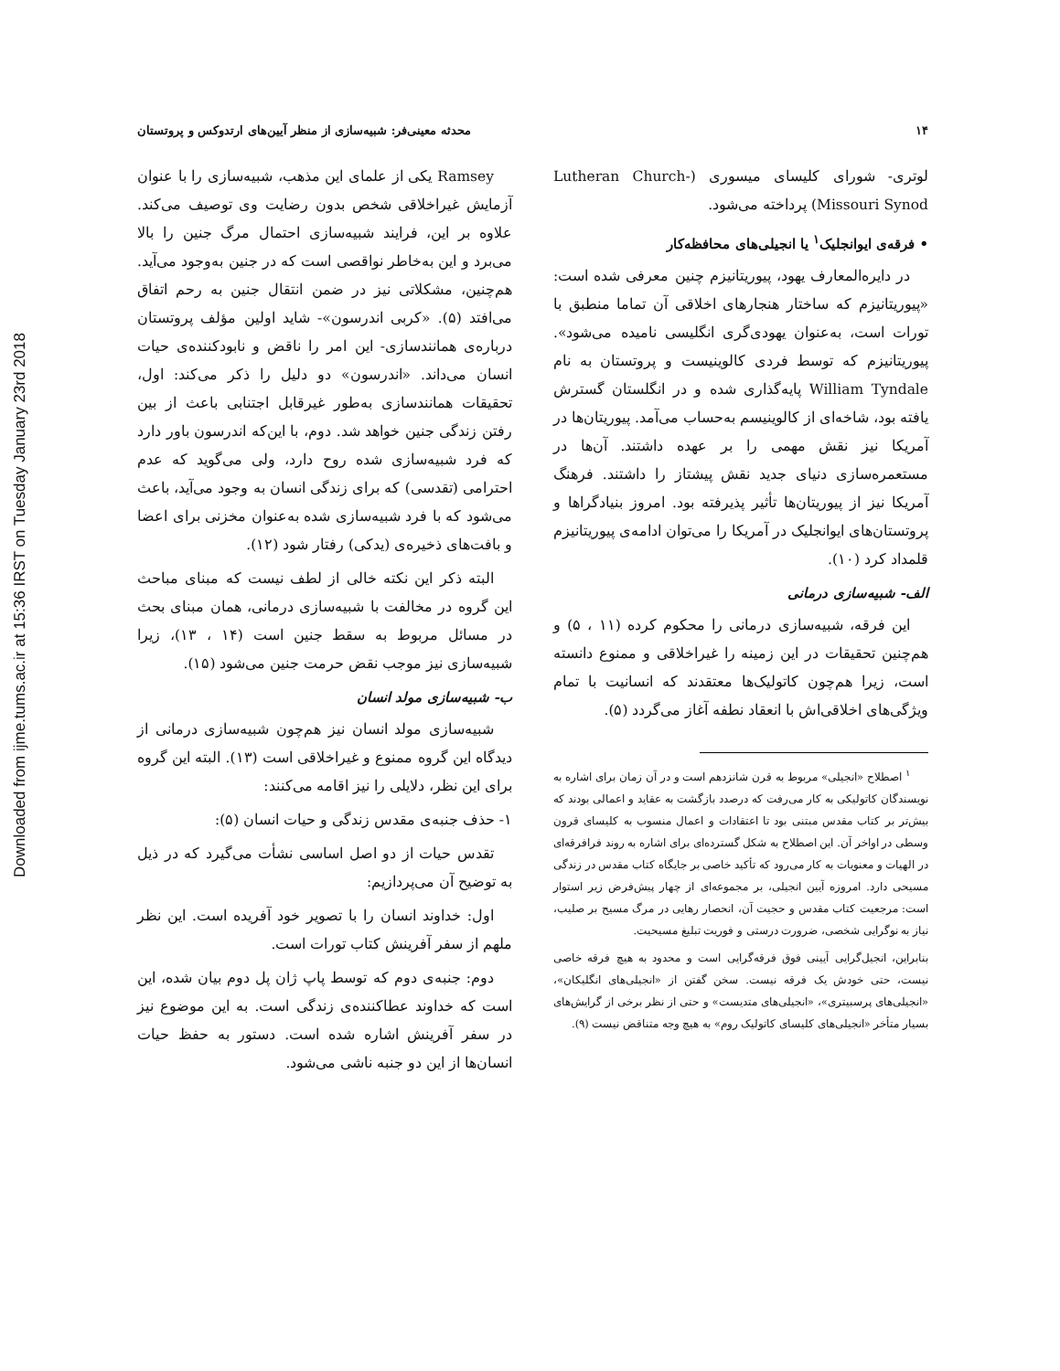Downloaded from ijme.tums.ac.ir at 15:36 IRST on Tuesday January 23rd 2018
۱۴ محدثه معینی‌فر: شبیه‌سازی از منظر آیین‌های ارتدوکس و پروتستان
لوتری- شورای کلیسای میسوری (Lutheran Church-Missouri Synod) پرداخته می‌شود.
• فرقه‌ی ایوانجلیک<sup>۱</sup> یا انجیلی‌های محافظه‌کار
در دایره‌المعارف یهود، پیوریتانیزم چنین معرفی شده است: «پیوریتانیزم که ساختار هنجارهای اخلاقی آن تماما منطبق با تورات است، به‌عنوان یهودی‌گری انگلیسی نامیده می‌شود». پیوریتانیزم که توسط فردی کالوینیست و پروتستان به نام William Tyndale پایه‌گذاری شده و در انگلستان گسترش یافته بود، شاخه‌ای از کالوینیسم به‌حساب می‌آمد. پیوریتان‌ها در آمریکا نیز نقش مهمی را بر عهده داشتند. آن‌ها در مستعمره‌سازی دنیای جدید نقش پیشتاز را داشتند. فرهنگ آمریکا نیز از پیوریتان‌ها تأثیر پذیرفته بود. امروز بنیادگراها و پروتستان‌های ایوانجلیک در آمریکا را می‌توان ادامه‌ی پیوریتانیزم قلمداد کرد (۱۰).
الف- شبیه‌سازی درمانی
این فرقه، شبیه‌سازی درمانی را محکوم کرده (۱۱ ، ۵) و هم‌چنین تحقیقات در این زمینه را غیراخلاقی و ممنوع دانسته است، زیرا هم‌چون کاتولیک‌ها معتقدند که انسانیت با تمام ویژگی‌های اخلاقی‌اش با انعقاد نطفه آغاز می‌گردد (۵).
<sup>۱</sup> اصطلاح «انجیلی» مربوط به قرن شانزدهم است و در آن زمان برای اشاره به نویسندگان کاتولیکی به کار می‌رفت که درصدد بازگشت به عقاید و اعمالی بودند که بیش‌تر بر کتاب مقدس مبتنی بود تا اعتقادات و اعمال منسوب به کلیسای قرون وسطی در اواخر آن. این اصطلاح به شکل گسترده‌ای برای اشاره به روند فرافرقه‌ای در الهیات و معنویات به کار می‌رود که تأکید خاصی بر جایگاه کتاب مقدس در زندگی مسیحی دارد. امروزه آیین انجیلی، بر مجموعه‌ای از چهار پیش‌فرض زیر استوار است: مرجعیت کتاب مقدس و حجیت آن، انحصار رهایی در مرگ مسیح بر صلیب، نیاز به نوگرایی شخصی، ضرورت درستی و فوریت تبلیغ مسیحیت.
بنابراین، انجیل‌گرایی آیینی فوق فرقه‌گرایی است و محدود به هیچ فرقه خاصی نیست، حتی خودش یک فرقه نیست. سخن گفتن از «انجیلی‌های انگلیکان»، «انجیلی‌های پرسبیتری»، «انجیلی‌های متدیست» و حتی از نظر برخی از گرایش‌های بسیار متأخر «انجیلی‌های کلیسای کاتولیک روم» به هیچ وجه متناقض نیست (۹).
Ramsey یکی از علمای این مذهب، شبیه‌سازی را با عنوان آزمایش غیراخلاقی شخص بدون رضایت وی توصیف می‌کند. علاوه بر این، فرایند شبیه‌سازی احتمال مرگ جنین را بالا می‌برد و این به‌خاطر نواقصی است که در جنین به‌وجود می‌آید. هم‌چنین، مشکلاتی نیز در ضمن انتقال جنین به رحم اتفاق می‌افتد (۵). «کربی اندرسون»- شاید اولین مؤلف پروتستان درباره‌ی همانندسازی- این امر را ناقض و نابودکننده‌ی حیات انسان می‌داند. «اندرسون» دو دلیل را ذکر می‌کند: اول، تحقیقات همانندسازی به‌طور غیرقابل اجتنابی باعث از بین رفتن زندگی جنین خواهد شد. دوم، با این‌که اندرسون باور دارد که فرد شبیه‌سازی شده روح دارد، ولی می‌گوید که عدم احترامی (تقدسی) که برای زندگی انسان به وجود می‌آید، باعث می‌شود که با فرد شبیه‌سازی شده به‌عنوان مخزنی برای اعضا و بافت‌های ذخیره‌ی (یدکی) رفتار شود (۱۲).
البته ذکر این نکته خالی از لطف نیست که مبنای مباحث این گروه در مخالفت با شبیه‌سازی درمانی، همان مبنای بحث در مسائل مربوط به سقط جنین است (۱۴ ، ۱۳)، زیرا شبیه‌سازی نیز موجب نقض حرمت جنین می‌شود (۱۵).
ب- شبیه‌سازی مولد انسان
شبیه‌سازی مولد انسان نیز هم‌چون شبیه‌سازی درمانی از دیدگاه این گروه ممنوع و غیراخلاقی است (۱۳). البته این گروه برای این نظر، دلایلی را نیز اقامه می‌کنند:
۱- حذف جنبه‌ی مقدس زندگی و حیات انسان (۵):
تقدس حیات از دو اصل اساسی نشأت می‌گیرد که در ذیل به توضیح آن می‌پردازیم:
اول: خداوند انسان را با تصویر خود آفریده است. این نظر ملهم از سفر آفرینش کتاب تورات است.
دوم: جنبه‌ی دوم که توسط پاپ ژان پل دوم بیان شده، این است که خداوند عطاکننده‌ی زندگی است. به این موضوع نیز در سفر آفرینش اشاره شده است. دستور به حفظ حیات انسان‌ها از این دو جنبه ناشی می‌شود.